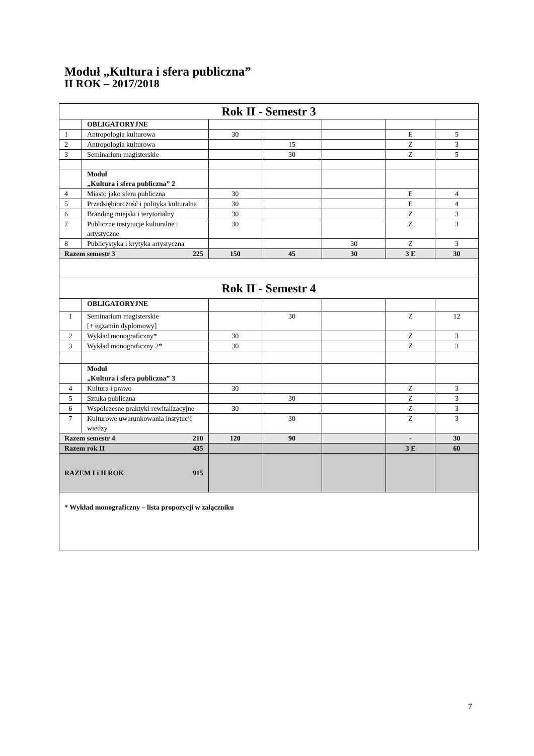Moduł „Kultura i sfera publiczna”
II ROK – 2017/2018
| Rok II - Semestr 3 | | | | | | |
| | OBLIGATORYJNE | | | | | |
| 1 | Antropologia kulturowa | 30 | | | E | 5 |
| 2 | Antropologia kulturowa | | 15 | | Z | 3 |
| 3 | Seminarium magisterskie | | 30 | | Z | 5 |
| | Moduł „Kultura i sfera publiczna” 2 | | | | | |
| 4 | Miasto jako sfera publiczna | 30 | | | E | 4 |
| 5 | Przedsiębiorczość i polityka kulturalna | 30 | | | E | 4 |
| 6 | Branding miejski i terytorialny | 30 | | | Z | 3 |
| 7 | Publiczne instytucje kulturalne i artystyczne | 30 | | | Z | 3 |
| 8 | Publicystyka i krytyka artystyczna | | | 30 | Z | 3 |
| Razem semestr 3 225 | | 150 | 45 | 30 | 3 E | 30 |
| Rok II - Semestr 4 | | | | | | |
| | OBLIGATORYJNE | | | | | |
| 1 | Seminarium magisterskie [+ egzamin dyplomowy] | | 30 | | Z | 12 |
| 2 | Wykład monograficzny* | 30 | | | Z | 3 |
| 3 | Wykład monograficzny 2* | 30 | | | Z | 3 |
| | Moduł „Kultura i sfera publiczna” 3 | | | | | |
| 4 | Kultura i prawo | 30 | | | Z | 3 |
| 5 | Sztuka publiczna | | 30 | | Z | 3 |
| 6 | Współczesne praktyki rewitalizacyjne | 30 | | | Z | 3 |
| 7 | Kulturowe uwarunkowania instytucji wiedzy | | 30 | | Z | 3 |
| Razem semestr 4 210 | | 120 | 90 | | - | 30 |
| Razem rok II 435 | | | | | 3 E | 60 |
| RAZEM I i II ROK 915 | | | | | | |
| * Wykład monograficzny – lista propozycji w załączniku | | | | | | |
7